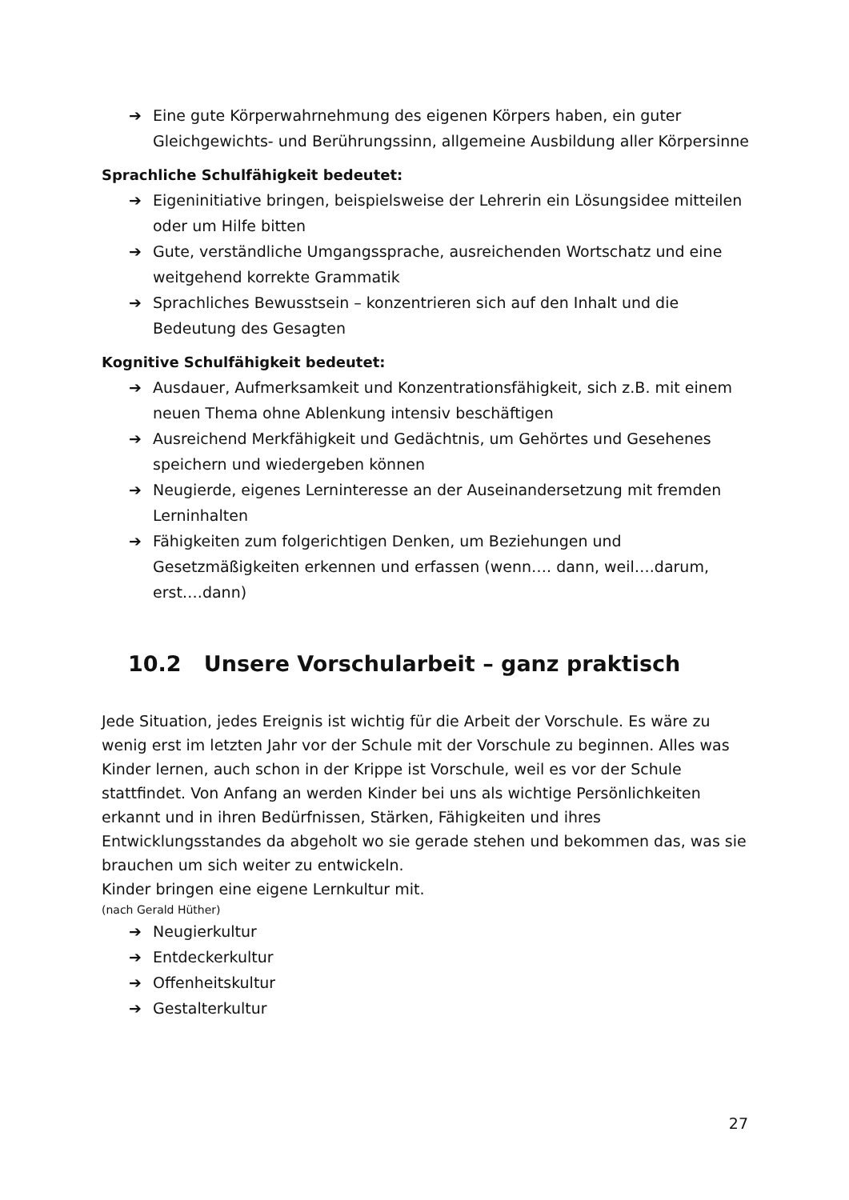➔ Eine gute Körperwahrnehmung des eigenen Körpers haben, ein guter Gleichgewichts- und Berührungssinn, allgemeine Ausbildung aller Körpersinne
Sprachliche Schulfähigkeit bedeutet:
➔ Eigeninitiative bringen, beispielsweise der Lehrerin ein Lösungsidee mitteilen oder um Hilfe bitten
➔ Gute, verständliche Umgangssprache, ausreichenden Wortschatz und eine weitgehend korrekte Grammatik
➔ Sprachliches Bewusstsein – konzentrieren sich auf den Inhalt und die Bedeutung des Gesagten
Kognitive Schulfähigkeit bedeutet:
➔ Ausdauer, Aufmerksamkeit und Konzentrationsfähigkeit, sich z.B. mit einem neuen Thema ohne Ablenkung intensiv beschäftigen
➔ Ausreichend Merkfähigkeit und Gedächtnis, um Gehörtes und Gesehenes speichern und wiedergeben können
➔ Neugierde, eigenes Lerninteresse an der Auseinandersetzung mit fremden Lerninhalten
➔ Fähigkeiten zum folgerichtigen Denken, um Beziehungen und Gesetzmäßigkeiten erkennen und erfassen (wenn…. dann, weil….darum, erst….dann)
10.2 Unsere Vorschularbeit – ganz praktisch
Jede Situation, jedes Ereignis ist wichtig für die Arbeit der Vorschule. Es wäre zu wenig erst im letzten Jahr vor der Schule mit der Vorschule zu beginnen. Alles was Kinder lernen, auch schon in der Krippe ist Vorschule, weil es vor der Schule stattfindet. Von Anfang an werden Kinder bei uns als wichtige Persönlichkeiten erkannt und in ihren Bedürfnissen, Stärken, Fähigkeiten und ihres Entwicklungsstandes da abgeholt wo sie gerade stehen und bekommen das, was sie brauchen um sich weiter zu entwickeln.
Kinder bringen eine eigene Lernkultur mit.
(nach Gerald Hüther)
➔ Neugierkultur
➔ Entdeckerkultur
➔ Offenheitskultur
➔ Gestalterkultur
27